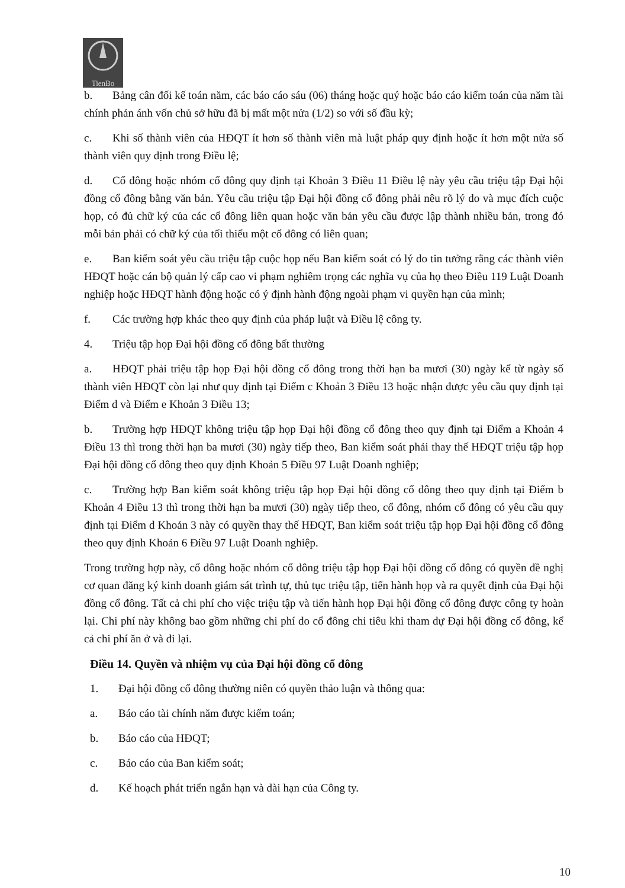TienBo
b. Bảng cân đối kế toán năm, các báo cáo sáu (06) tháng hoặc quý hoặc báo cáo kiểm toán của năm tài chính phản ánh vốn chủ sở hữu đã bị mất một nửa (1/2) so với số đầu kỳ;
c. Khi số thành viên của HĐQT ít hơn số thành viên mà luật pháp quy định hoặc ít hơn một nửa số thành viên quy định trong Điều lệ;
d. Cổ đông hoặc nhóm cổ đông quy định tại Khoản 3 Điều 11 Điều lệ này yêu cầu triệu tập Đại hội đồng cổ đông bằng văn bản. Yêu cầu triệu tập Đại hội đồng cổ đông phải nêu rõ lý do và mục đích cuộc họp, có đủ chữ ký của các cổ đông liên quan hoặc văn bản yêu cầu được lập thành nhiều bản, trong đó mỗi bản phải có chữ ký của tối thiểu một cổ đông có liên quan;
e. Ban kiểm soát yêu cầu triệu tập cuộc họp nếu Ban kiểm soát có lý do tin tưởng rằng các thành viên HĐQT hoặc cán bộ quản lý cấp cao vi phạm nghiêm trọng các nghĩa vụ của họ theo Điều 119 Luật Doanh nghiệp hoặc HĐQT hành động hoặc có ý định hành động ngoài phạm vi quyền hạn của mình;
f. Các trường hợp khác theo quy định của pháp luật và Điều lệ công ty.
4. Triệu tập họp Đại hội đồng cổ đông bất thường
a. HĐQT phải triệu tập họp Đại hội đồng cổ đông trong thời hạn ba mươi (30) ngày kể từ ngày số thành viên HĐQT còn lại như quy định tại Điểm c Khoản 3 Điều 13 hoặc nhận được yêu cầu quy định tại Điểm d và Điểm e Khoản 3 Điều 13;
b. Trường hợp HĐQT không triệu tập họp Đại hội đồng cổ đông theo quy định tại Điểm a Khoản 4 Điều 13 thì trong thời hạn ba mươi (30) ngày tiếp theo, Ban kiểm soát phải thay thế HĐQT triệu tập họp Đại hội đồng cổ đông theo quy định Khoản 5 Điều 97 Luật Doanh nghiệp;
c. Trường hợp Ban kiểm soát không triệu tập họp Đại hội đồng cổ đông theo quy định tại Điểm b Khoản 4 Điều 13 thì trong thời hạn ba mươi (30) ngày tiếp theo, cổ đông, nhóm cổ đông có yêu cầu quy định tại Điểm d Khoản 3 này có quyền thay thế HĐQT, Ban kiểm soát triệu tập họp Đại hội đồng cổ đông theo quy định Khoản 6 Điều 97 Luật Doanh nghiệp.
Trong trường hợp này, cổ đông hoặc nhóm cổ đông triệu tập họp Đại hội đồng cổ đông có quyền đề nghị cơ quan đăng ký kinh doanh giám sát trình tự, thủ tục triệu tập, tiến hành họp và ra quyết định của Đại hội đồng cổ đông. Tất cả chi phí cho việc triệu tập và tiến hành họp Đại hội đồng cổ đông được công ty hoàn lại. Chi phí này không bao gồm những chi phí do cổ đông chi tiêu khi tham dự Đại hội đồng cổ đông, kể cả chi phí ăn ở và đi lại.
Điều 14. Quyền và nhiệm vụ của Đại hội đồng cổ đông
1. Đại hội đồng cổ đông thường niên có quyền thảo luận và thông qua:
a. Báo cáo tài chính năm được kiểm toán;
b. Báo cáo của HĐQT;
c. Báo cáo của Ban kiểm soát;
d. Kế hoạch phát triển ngắn hạn và dài hạn của Công ty.
10